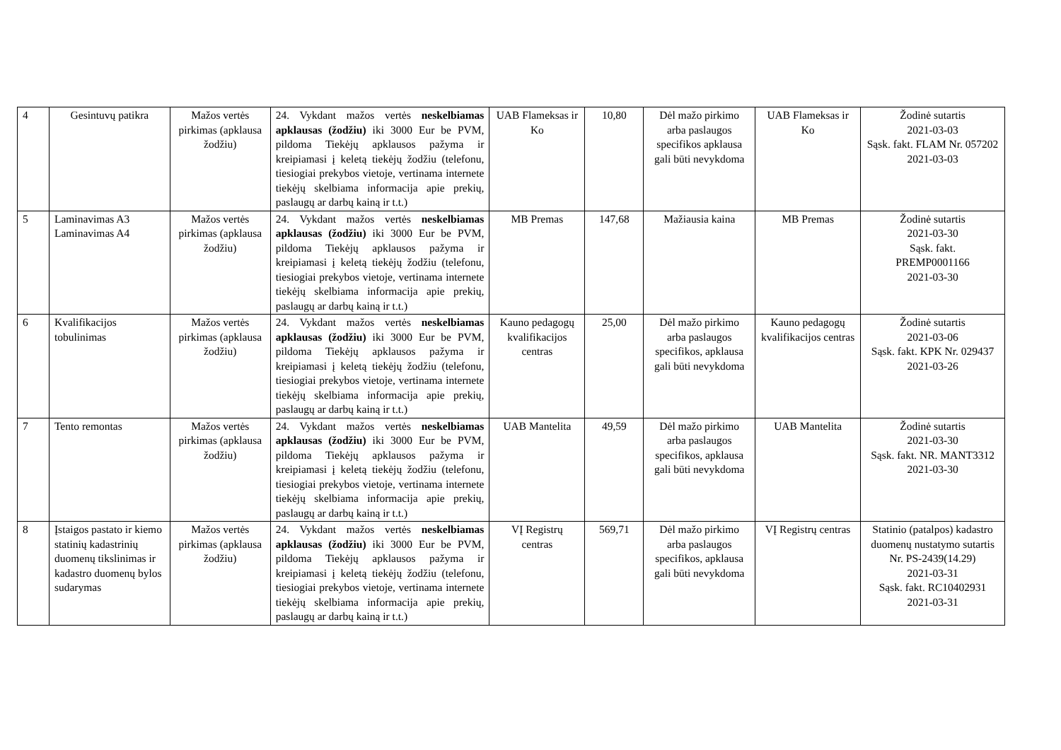| 4 | Gesintuvų patikra | Mažos vertės pirkimas (apklausa žodžiu) | 24. Vykdant mažos vertės neskelbiamas apklausas (žodžiu) iki 3000 Eur be PVM, pildoma Tiekėjų apklausos pažyma ir kreipiamasi į keletą tiekėjų žodžiu (telefonu, tiesiogiai prekybos vietoje, vertinama internete tiekėjų skelbiama informacija apie prekių, paslaugų ar darbų kainą ir t.t.) | UAB Flameksas ir Ko | 10,80 | Dėl mažo pirkimo arba paslaugos specifikos apklausa gali būti nevykdoma | UAB Flameksas ir Ko | Žodinė sutartis 2021-03-03 Sąsk. fakt. FLAM Nr. 057202 2021-03-03 |
| 5 | Laminavimas A3 Laminavimas A4 | Mažos vertės pirkimas (apklausa žodžiu) | 24. Vykdant mažos vertės neskelbiamas apklausas (žodžiu) iki 3000 Eur be PVM, pildoma Tiekėjų apklausos pažyma ir kreipiamasi į keletą tiekėjų žodžiu (telefonu, tiesiogiai prekybos vietoje, vertinama internete tiekėjų skelbiama informacija apie prekių, paslaugų ar darbų kainą ir t.t.) | MB Premas | 147,68 | Mažiausia kaina | MB Premas | Žodinė sutartis 2021-03-30 Sąsk. fakt. PREMP0001166 2021-03-30 |
| 6 | Kvalifikacijos tobulinimas | Mažos vertės pirkimas (apklausa žodžiu) | 24. Vykdant mažos vertės neskelbiamas apklausas (žodžiu) iki 3000 Eur be PVM, pildoma Tiekėjų apklausos pažyma ir kreipiamasi į keletą tiekėjų žodžiu (telefonu, tiesiogiai prekybos vietoje, vertinama internete tiekėjų skelbiama informacija apie prekių, paslaugų ar darbų kainą ir t.t.) | Kauno pedagogų kvalifikacijos centras | 25,00 | Dėl mažo pirkimo arba paslaugos specifikos, apklausa gali būti nevykdoma | Kauno pedagogų kvalifikacijos centras | Žodinė sutartis 2021-03-06 Sąsk. fakt. KPK Nr. 029437 2021-03-26 |
| 7 | Tento remontas | Mažos vertės pirkimas (apklausa žodžiu) | 24. Vykdant mažos vertės neskelbiamas apklausas (žodžiu) iki 3000 Eur be PVM, pildoma Tiekėjų apklausos pažyma ir kreipiamasi į keletą tiekėjų žodžiu (telefonu, tiesiogiai prekybos vietoje, vertinama internete tiekėjų skelbiama informacija apie prekių, paslaugų ar darbų kainą ir t.t.) | UAB Mantelita | 49,59 | Dėl mažo pirkimo arba paslaugos specifikos, apklausa gali būti nevykdoma | UAB Mantelita | Žodinė sutartis 2021-03-30 Sąsk. fakt. NR. MANT3312 2021-03-30 |
| 8 | Įstaigos pastato ir kiemo statinių kadastrinių duomenų tikslinimas ir kadastro duomenų bylos sudarymas | Mažos vertės pirkimas (apklausa žodžiu) | 24. Vykdant mažos vertės neskelbiamas apklausas (žodžiu) iki 3000 Eur be PVM, pildoma Tiekėjų apklausos pažyma ir kreipiamasi į keletą tiekėjų žodžiu (telefonu, tiesiogiai prekybos vietoje, vertinama internete tiekėjų skelbiama informacija apie prekių, paslaugų ar darbų kainą ir t.t.) | VĮ Registrų centras | 569,71 | Dėl mažo pirkimo arba paslaugos specifikos, apklausa gali būti nevykdoma | VĮ Registrų centras | Statinio (patalpos) kadastro duomenų nustatymo sutartis Nr. PS-2439(14.29) 2021-03-31 Sąsk. fakt. RC10402931 2021-03-31 |